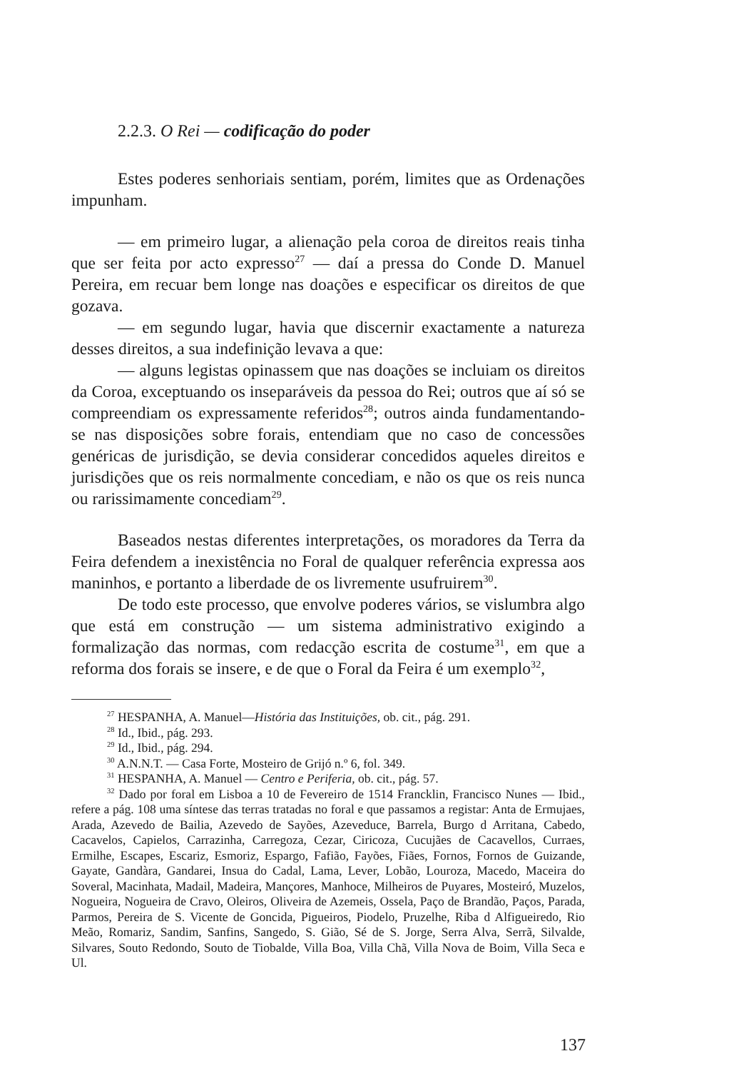2.2.3. O Rei — codificação do poder
Estes poderes senhoriais sentiam, porém, limites que as Ordenações impunham.
— em primeiro lugar, a alienação pela coroa de direitos reais tinha que ser feita por acto expresso<sup>27</sup> — daí a pressa do Conde D. Manuel Pereira, em recuar bem longe nas doações e especificar os direitos de que gozava.
— em segundo lugar, havia que discernir exactamente a natureza desses direitos, a sua indefinição levava a que:
— alguns legistas opinassem que nas doações se incluiam os direitos da Coroa, exceptuando os inseparáveis da pessoa do Rei; outros que aí só se compreendiam os expressamente referidos<sup>28</sup>; outros ainda fundamentando-se nas disposições sobre forais, entendiam que no caso de concessões genéricas de jurisdição, se devia considerar concedidos aqueles direitos e jurisdições que os reis normalmente concediam, e não os que os reis nunca ou rarissimamente concediam<sup>29</sup>.
Baseados nestas diferentes interpretações, os moradores da Terra da Feira defendem a inexistência no Foral de qualquer referência expressa aos maninhos, e portanto a liberdade de os livremente usufruirem<sup>30</sup>.
De todo este processo, que envolve poderes vários, se vislumbra algo que está em construção — um sistema administrativo exigindo a formalização das normas, com redacção escrita de costume<sup>31</sup>, em que a reforma dos forais se insere, e de que o Foral da Feira é um exemplo<sup>32</sup>,
<sup>27</sup> HESPANHA, A. Manuel—História das Instituições, ob. cit., pág. 291.
<sup>28</sup> Id., Ibid., pág. 293.
<sup>29</sup> Id., Ibid., pág. 294.
<sup>30</sup> A.N.N.T. — Casa Forte, Mosteiro de Grijó n.º 6, fol. 349.
<sup>31</sup> HESPANHA, A. Manuel — Centro e Periferia, ob. cit., pág. 57.
<sup>32</sup> Dado por foral em Lisboa a 10 de Fevereiro de 1514 Francklin, Francisco Nunes — Ibid., refere a pág. 108 uma síntese das terras tratadas no foral e que passamos a registar: Anta de Ermujaes, Arada, Azevedo de Bailia, Azevedo de Sayões, Azeveduce, Barrela, Burgo d Arritana, Cabedo, Cacavelos, Capielos, Carrazinha, Carregoza, Cezar, Ciricoza, Cucujães de Cacavellos, Curraes, Ermilhe, Escapes, Escariz, Esmoriz, Espargo, Fafião, Fayões, Fiães, Fornos, Fornos de Guizande, Gayate, Gandàra, Gandarei, Insua do Cadal, Lama, Lever, Lobão, Louroza, Macedo, Maceira do Soveral, Macinhata, Madail, Madeira, Mançores, Manhoce, Milheiros de Puyares, Mosteiró, Muzelos, Nogueira, Nogueira de Cravo, Oleiros, Oliveira de Azemeis, Ossela, Paço de Brandão, Paços, Parada, Parmos, Pereira de S. Vicente de Goncida, Pigueiros, Piodelo, Pruzelhe, Riba d Alfigueiredo, Rio Meão, Romariz, Sandim, Sanfins, Sangedo, S. Gião, Sé de S. Jorge, Serra Alva, Serrã, Silvalde, Silvares, Souto Redondo, Souto de Tiobalde, Villa Boa, Villa Chã, Villa Nova de Boim, Villa Seca e Ul.
137